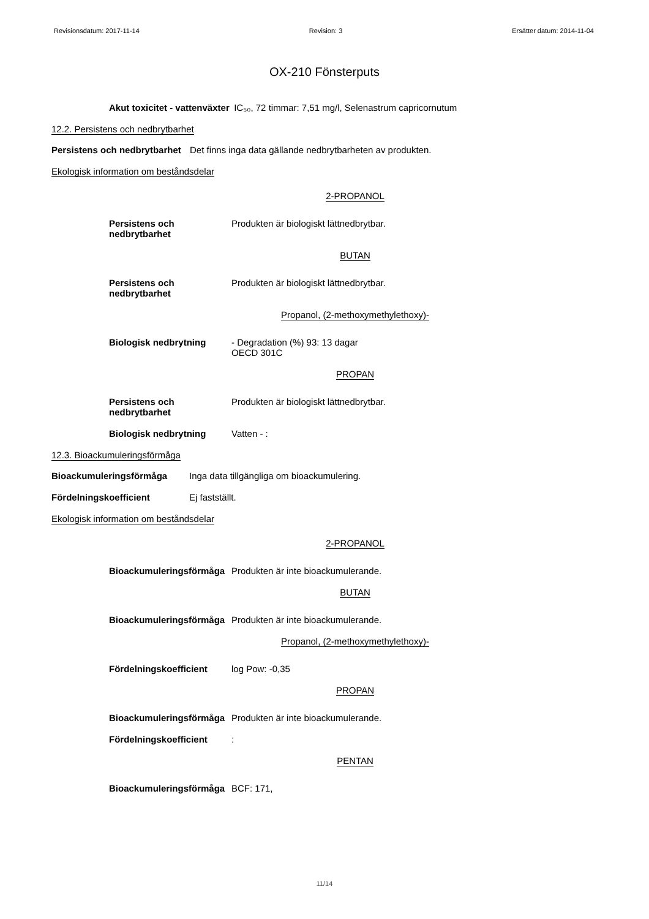Revisionsdatum: 2017-11-14 Revision: 3 Ersätter datum: 2014-11-04
OX-210 Fönsterputs
Akut toxicitet - vattenväxter IC₅₀, 72 timmar: 7,51 mg/l, Selenastrum capricornutum
12.2. Persistens och nedbrytbarhet
Persistens och nedbrytbarhet Det finns inga data gällande nedbrytbarheten av produkten.
Ekologisk information om beståndsdelar
2-PROPANOL
Persistens och
nedbrytbarhet Produkten är biologiskt lättnedbrytbar.
BUTAN
Persistens och
nedbrytbarhet Produkten är biologiskt lättnedbrytbar.
Propanol, (2-methoxymethylethoxy)-
Biologisk nedbrytning - Degradation (%) 93: 13 dagar
OECD 301C
PROPAN
Persistens och
nedbrytbarhet Produkten är biologiskt lättnedbrytbar.
Biologisk nedbrytning Vatten - :
12.3. Bioackumuleringsförmåga
Bioackumuleringsförmåga Inga data tillgängliga om bioackumulering.
Fördelningskoefficient Ej fastställt.
Ekologisk information om beståndsdelar
2-PROPANOL
Bioackumuleringsförmåga Produkten är inte bioackumulerande.
BUTAN
Bioackumuleringsförmåga Produkten är inte bioackumulerande.
Propanol, (2-methoxymethylethoxy)-
Fördelningskoefficient log Pow: -0,35
PROPAN
Bioackumuleringsförmåga Produkten är inte bioackumulerande.
Fördelningskoefficient:
PENTAN
Bioackumuleringsförmåga BCF: 171,
11/14